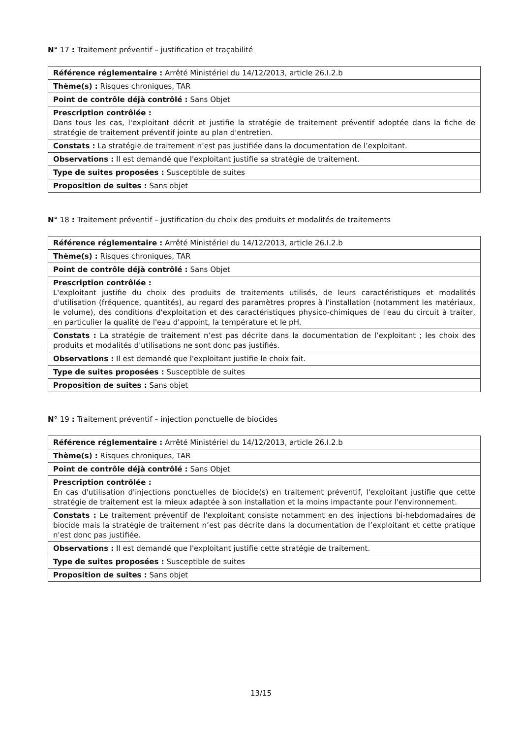N° 17 : Traitement préventif – justification et traçabilité
| Référence réglementaire : Arrêté Ministériel du 14/12/2013, article 26.I.2.b |
| Thème(s) : Risques chroniques, TAR |
| Point de contrôle déjà contrôlé : Sans Objet |
| Prescription contrôlée : Dans tous les cas, l'exploitant décrit et justifie la stratégie de traitement préventif adoptée dans la fiche de stratégie de traitement préventif jointe au plan d'entretien. |
| Constats : La stratégie de traitement n’est pas justifiée dans la documentation de l’exploitant. |
| Observations : Il est demandé que l'exploitant justifie sa stratégie de traitement. |
| Type de suites proposées : Susceptible de suites |
| Proposition de suites : Sans objet |
N° 18 : Traitement préventif – justification du choix des produits et modalités de traitements
| Référence réglementaire : Arrêté Ministériel du 14/12/2013, article 26.I.2.b |
| Thème(s) : Risques chroniques, TAR |
| Point de contrôle déjà contrôlé : Sans Objet |
| Prescription contrôlée : L'exploitant justifie du choix des produits de traitements utilisés, de leurs caractéristiques et modalités d'utilisation (fréquence, quantités), au regard des paramètres propres à l'installation (notamment les matériaux, le volume), des conditions d'exploitation et des caractéristiques physico-chimiques de l'eau du circuit à traiter, en particulier la qualité de l'eau d'appoint, la température et le pH. |
| Constats : La stratégie de traitement n’est pas décrite dans la documentation de l’exploitant ; les choix des produits et modalités d'utilisations ne sont donc pas justifiés. |
| Observations : Il est demandé que l'exploitant justifie le choix fait. |
| Type de suites proposées : Susceptible de suites |
| Proposition de suites : Sans objet |
N° 19 : Traitement préventif – injection ponctuelle de biocides
| Référence réglementaire : Arrêté Ministériel du 14/12/2013, article 26.I.2.b |
| Thème(s) : Risques chroniques, TAR |
| Point de contrôle déjà contrôlé : Sans Objet |
| Prescription contrôlée : En cas d'utilisation d'injections ponctuelles de biocide(s) en traitement préventif, l'exploitant justifie que cette stratégie de traitement est la mieux adaptée à son installation et la moins impactante pour l'environnement. |
| Constats : Le traitement préventif de l'exploitant consiste notamment en des injections bi-hebdomadaires de biocide mais la stratégie de traitement n’est pas décrite dans la documentation de l’exploitant et cette pratique n'est donc pas justifiée. |
| Observations : Il est demandé que l'exploitant justifie cette stratégie de traitement. |
| Type de suites proposées : Susceptible de suites |
| Proposition de suites : Sans objet |
13/15